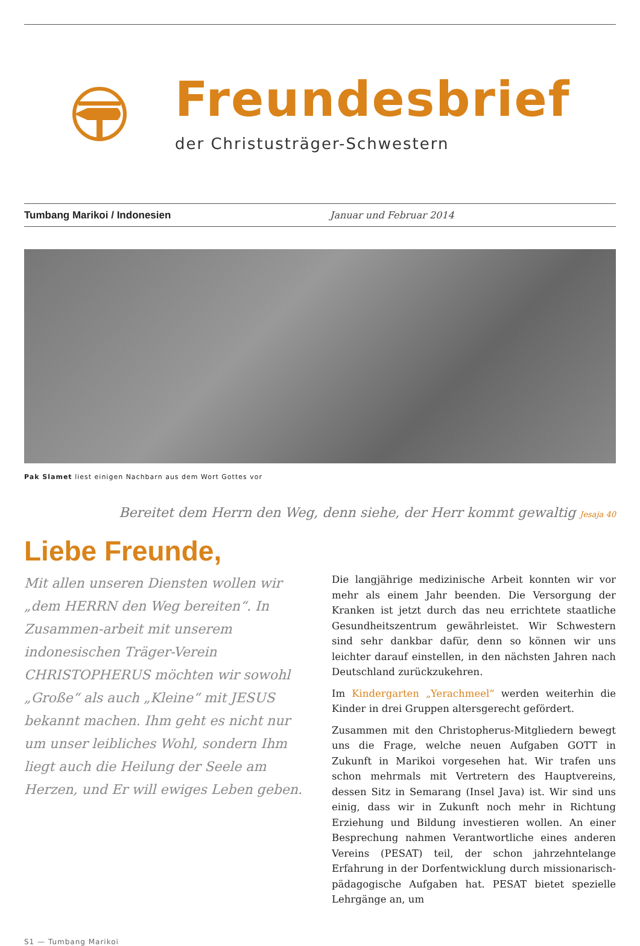Freundesbrief
der Christusträger-Schwestern
Tumbang Marikoi / Indonesien Januar und Februar 2014
Pak Slamet liest einigen Nachbarn aus dem Wort Gottes vor
Bereitet dem Herrn den Weg, denn siehe, der Herr kommt gewaltig Jesaja 40
Liebe Freunde,
Mit allen unseren Diensten wollen wir „dem HERRN den Weg bereiten“. In Zusammen-arbeit mit unserem indonesischen Träger-Verein CHRISTOPHERUS möchten wir sowohl „Große“ als auch „Kleine“ mit JESUS bekannt machen. Ihm geht es nicht nur um unser leibliches Wohl, sondern Ihm liegt auch die Heilung der Seele am Herzen, und Er will ewiges Leben geben.
Die langjährige medizinische Arbeit konnten wir vor mehr als einem Jahr beenden. Die Versorgung der Kranken ist jetzt durch das neu errichtete staatliche Gesundheitszentrum gewährleistet. Wir Schwestern sind sehr dankbar dafür, denn so können wir uns leichter darauf einstellen, in den nächsten Jahren nach Deutschland zurückzukehren.
Im Kindergarten „Yerachmeel“ werden weiterhin die Kinder in drei Gruppen altersgerecht gefördert.
Zusammen mit den Christopherus-Mitgliedern bewegt uns die Frage, welche neuen Aufgaben GOTT in Zukunft in Marikoi vorgesehen hat. Wir trafen uns schon mehrmals mit Vertretern des Hauptvereins, dessen Sitz in Semarang (Insel Java) ist. Wir sind uns einig, dass wir in Zukunft noch mehr in Richtung Erziehung und Bildung investieren wollen. An einer Besprechung nahmen Verantwortliche eines anderen Vereins (PESAT) teil, der schon jahrzehntelange Erfahrung in der Dorfentwicklung durch missionarisch-pädagogische Aufgaben hat. PESAT bietet spezielle Lehrgänge an, um
S1 — Tumbang Marikoi